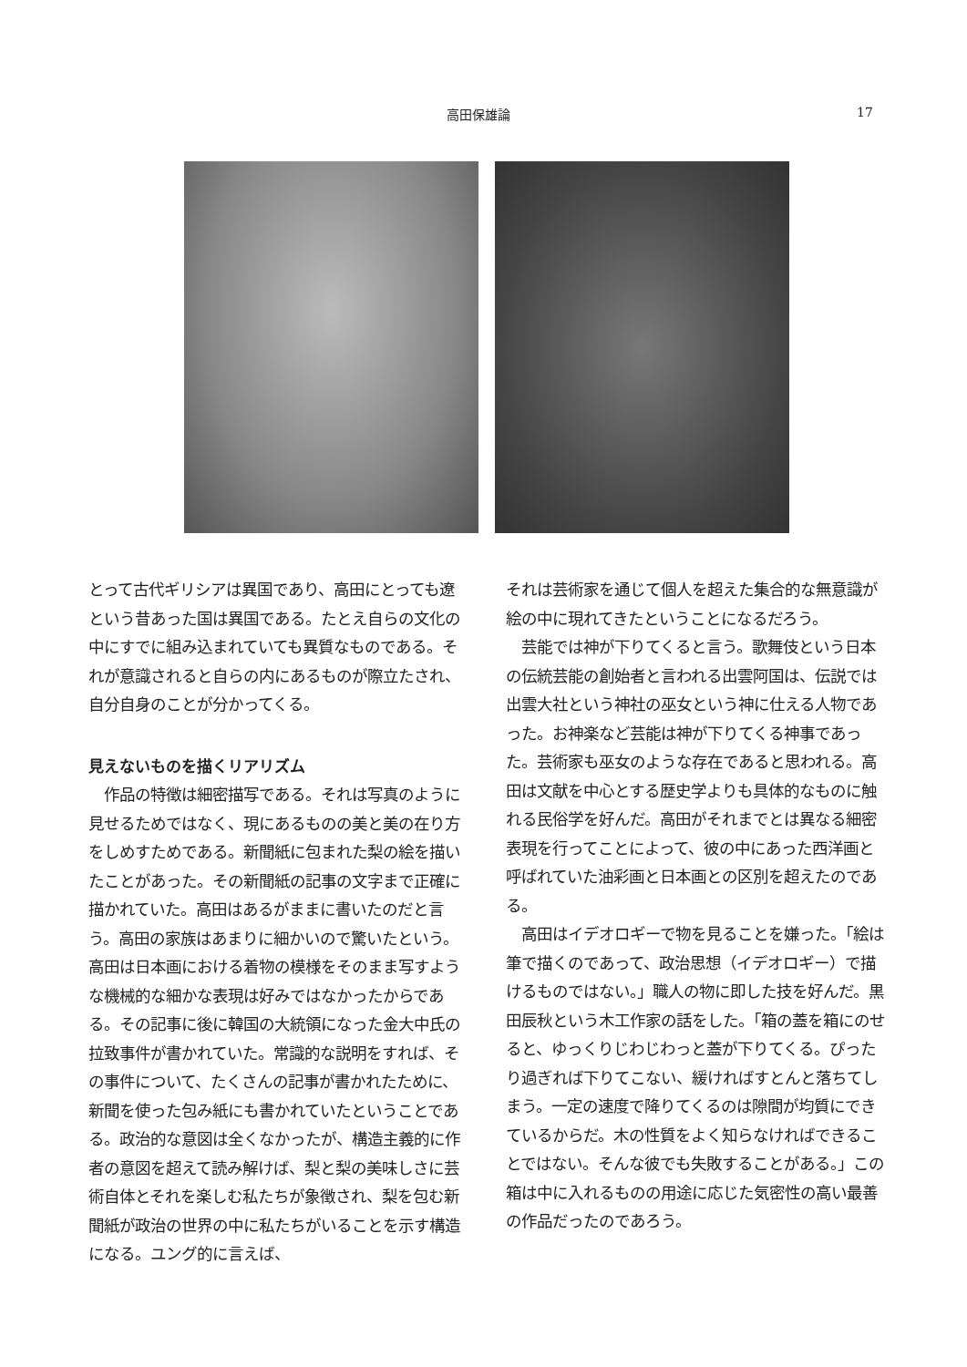高田保雄論 17
とって古代ギリシアは異国であり、高田にとっても遼という昔あった国は異国である。たとえ自らの文化の中にすでに組み込まれていても異質なものである。それが意識されると自らの内にあるものが際立たされ、自分自身のことが分かってくる。
見えないものを描くリアリズム
　作品の特徴は細密描写である。それは写真のように見せるためではなく、現にあるものの美と美の在り方をしめすためである。新聞紙に包まれた梨の絵を描いたことがあった。その新聞紙の記事の文字まで正確に描かれていた。高田はあるがままに書いたのだと言う。高田の家族はあまりに細かいので驚いたという。高田は日本画における着物の模様をそのまま写すような機械的な細かな表現は好みではなかったからである。その記事に後に韓国の大統領になった金大中氏の拉致事件が書かれていた。常識的な説明をすれば、その事件について、たくさんの記事が書かれたために、新聞を使った包み紙にも書かれていたということである。政治的な意図は全くなかったが、構造主義的に作者の意図を超えて読み解けば、梨と梨の美味しさに芸術自体とそれを楽しむ私たちが象徴され、梨を包む新聞紙が政治の世界の中に私たちがいることを示す構造になる。ユング的に言えば、
それは芸術家を通じて個人を超えた集合的な無意識が絵の中に現れてきたということになるだろう。
　芸能では神が下りてくると言う。歌舞伎という日本の伝統芸能の創始者と言われる出雲阿国は、伝説では出雲大社という神社の巫女という神に仕える人物であった。お神楽など芸能は神が下りてくる神事であった。芸術家も巫女のような存在であると思われる。高田は文献を中心とする歴史学よりも具体的なものに触れる民俗学を好んだ。高田がそれまでとは異なる細密表現を行ってことによって、彼の中にあった西洋画と呼ばれていた油彩画と日本画との区別を超えたのである。
　高田はイデオロギーで物を見ることを嫌った。「絵は筆で描くのであって、政治思想（イデオロギー）で描けるものではない。」職人の物に即した技を好んだ。黒田辰秋という木工作家の話をした。「箱の蓋を箱にのせると、ゆっくりじわじわっと蓋が下りてくる。ぴったり過ぎれば下りてこない、緩ければすとんと落ちてしまう。一定の速度で降りてくるのは隙間が均質にできているからだ。木の性質をよく知らなければできることではない。そんな彼でも失敗することがある。」この箱は中に入れるものの用途に応じた気密性の高い最善の作品だったのであろう。